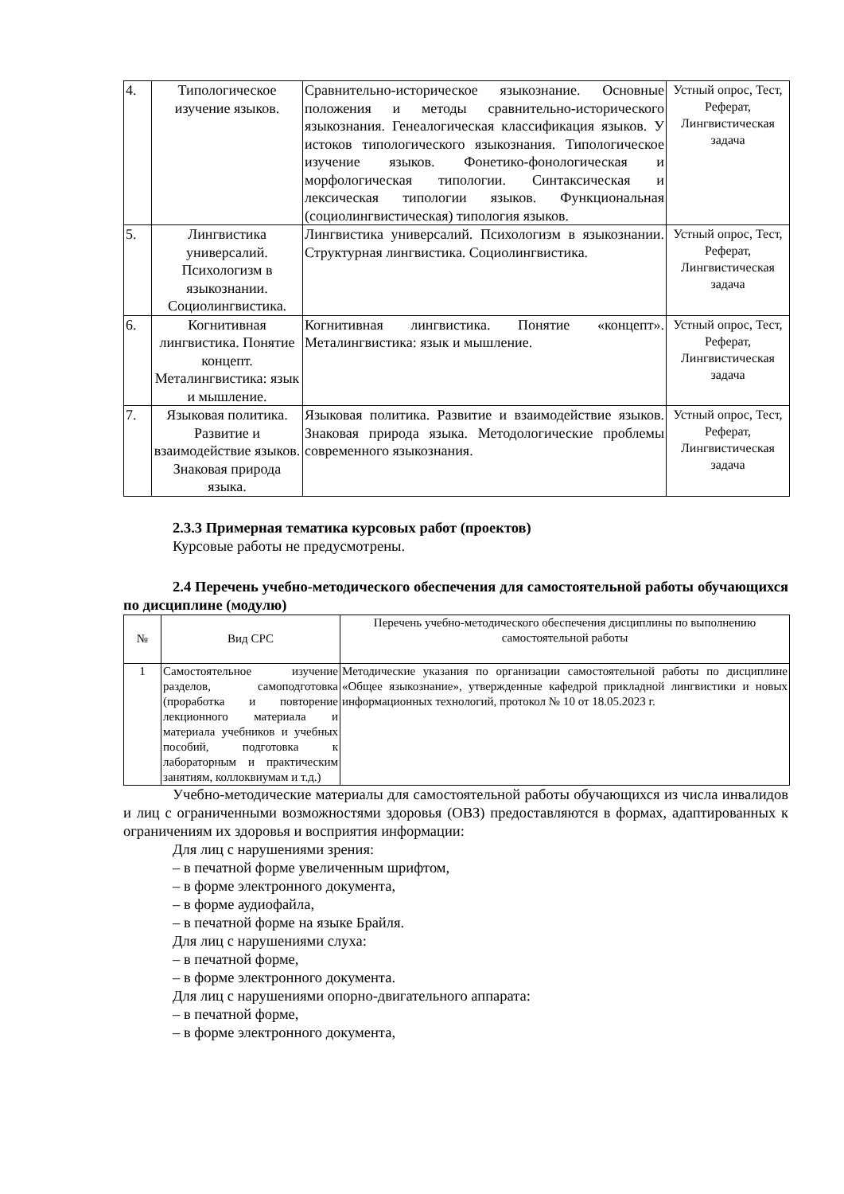| 4. | Типологическое изучение языков. | Сравнительно-историческое языкознание. Основные положения и методы сравнительно-исторического языкознания. Генеалогическая классификация языков. У истоков типологического языкознания. Типологическое изучение языков. Фонетико-фонологическая и морфологическая типологии. Синтаксическая и лексическая типологии языков. Функциональная (социолингвистическая) типология языков. | Устный опрос, Тест, Реферат, Лингвистическая задача |
| 5. | Лингвистика универсалий. Психологизм в языкознании. Социолингвистика. | Лингвистика универсалий. Психологизм в языкознании. Структурная лингвистика. Социолингвистика. | Устный опрос, Тест, Реферат, Лингвистическая задача |
| 6. | Когнитивная лингвистика. Понятие концепт. Металингвистика: язык и мышление. | Когнитивная лингвистика. Понятие «концепт». Металингвистика: язык и мышление. | Устный опрос, Тест, Реферат, Лингвистическая задача |
| 7. | Языковая политика. Развитие и взаимодействие языков. Знаковая природа языка. | Языковая политика. Развитие и взаимодействие языков. Знаковая природа языка. Методологические проблемы современного языкознания. | Устный опрос, Тест, Реферат, Лингвистическая задача |
2.3.3 Примерная тематика курсовых работ (проектов)
Курсовые работы не предусмотрены.
2.4 Перечень учебно-методического обеспечения для самостоятельной работы обучающихся по дисциплине (модулю)
| № | Вид СРС | Перечень учебно-методического обеспечения дисциплины по выполнению самостоятельной работы |
| --- | --- | --- |
| 1 | Самостоятельное изучение разделов, самоподготовка (проработка и повторение лекционного материала и материала учебников и учебных пособий, подготовка к лабораторным и практическим занятиям, коллоквиумам и т.д.) | Методические указания по организации самостоятельной работы по дисциплине «Общее языкознание», утвержденные кафедрой прикладной лингвистики и новых информационных технологий, протокол № 10 от 18.05.2023 г. |
Учебно-методические материалы для самостоятельной работы обучающихся из числа инвалидов и лиц с ограниченными возможностями здоровья (ОВЗ) предоставляются в формах, адаптированных к ограничениям их здоровья и восприятия информации:
Для лиц с нарушениями зрения:
– в печатной форме увеличенным шрифтом,
– в форме электронного документа,
– в форме аудиофайла,
– в печатной форме на языке Брайля.
Для лиц с нарушениями слуха:
– в печатной форме,
– в форме электронного документа.
Для лиц с нарушениями опорно-двигательного аппарата:
– в печатной форме,
– в форме электронного документа,